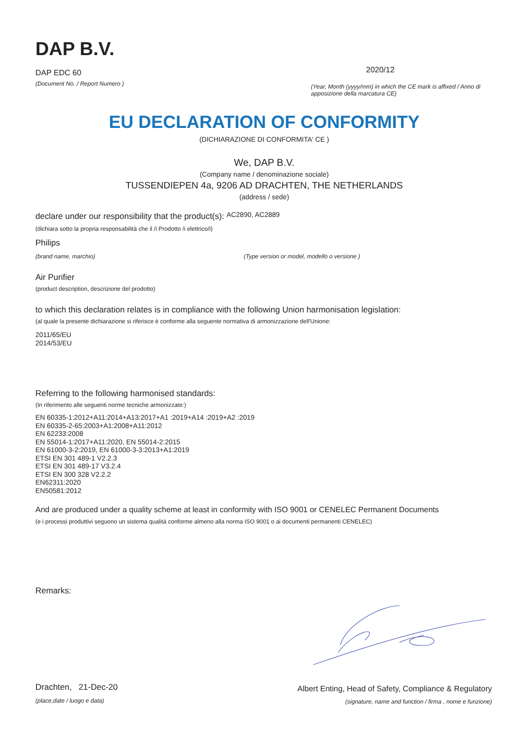DAP B.V.
DAP EDC 60
(Document No. / Report Numero )
2020/12
(Year, Month (yyyy/mm) in which the CE mark is affixed / Anno di apposizione della marcatura CE)
EU DECLARATION OF CONFORMITY
(DICHIARAZIONE DI CONFORMITA' CE )
We, DAP B.V.
(Company name / denominazione sociale)
TUSSENDIEPEN 4a, 9206 AD DRACHTEN, THE NETHERLANDS
(address / sede)
declare under our responsibility that the product(s): AC2890, AC2889
(dichiara sotto la propria responsabilità che il /i Prodotto /i elettrico/i)
Philips
(brand name, marchio) (Type version or model, modello o versione )
Air Purifier
(product description, descrizione del prodotto)
to which this declaration relates is in compliance with the following Union harmonisation legislation:
(al quale la presente dichiarazione si riferisce è conforme alla seguente normativa di armonizzazione dell'Unione:
2011/65/EU
2014/53/EU
Referring to the following harmonised standards:
(In riferimento alle seguenti norme tecniche armonizzate:)
EN 60335-1:2012+A11:2014+A13:2017+A1 :2019+A14 :2019+A2 :2019
EN 60335-2-65:2003+A1:2008+A11:2012
EN 62233:2008
EN 55014-1:2017+A11:2020, EN 55014-2:2015
EN 61000-3-2:2019, EN 61000-3-3:2013+A1:2019
ETSI EN 301 489-1 V2.2.3
ETSI EN 301 489-17 V3.2.4
ETSI EN 300 328 V2.2.2
EN62311:2020
EN50581:2012
And are produced under a quality scheme at least in conformity with ISO 9001 or CENELEC Permanent Documents
(e i processi produttivi seguono un sistema qualità conforme almeno alla norma ISO 9001 o ai documenti permanenti CENELEC)
Remarks:
Drachten, 21-Dec-20
(place,date / luogo e data)
Albert Enting, Head of Safety, Compliance & Regulatory
(signature, name and function / firma , nome e funzione)